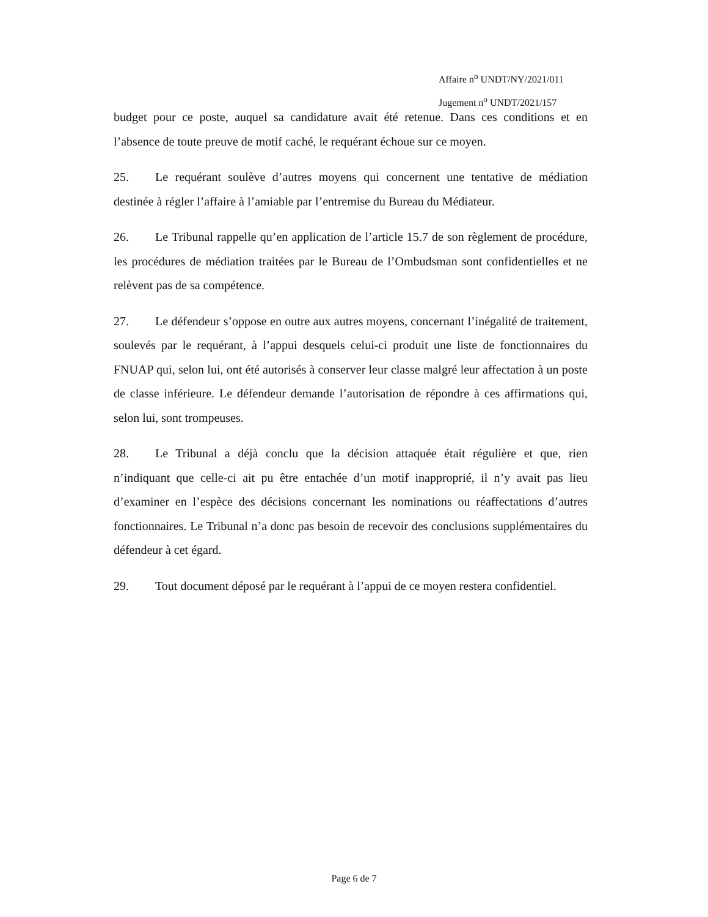Affaire n<sup>o</sup> UNDT/NY/2021/011
Jugement n<sup>o</sup> UNDT/2021/157
budget pour ce poste, auquel sa candidature avait été retenue. Dans ces conditions et en l’absence de toute preuve de motif caché, le requérant échoue sur ce moyen.
25. Le requérant soulève d’autres moyens qui concernent une tentative de médiation destinée à régler l’affaire à l’amiable par l’entremise du Bureau du Médiateur.
26. Le Tribunal rappelle qu’en application de l’article 15.7 de son règlement de procédure, les procédures de médiation traitées par le Bureau de l’Ombudsman sont confidentielles et ne relèvent pas de sa compétence.
27. Le défendeur s’oppose en outre aux autres moyens, concernant l’inégalité de traitement, soulevés par le requérant, à l’appui desquels celui-ci produit une liste de fonctionnaires du FNUAP qui, selon lui, ont été autorisés à conserver leur classe malgré leur affectation à un poste de classe inférieure. Le défendeur demande l’autorisation de répondre à ces affirmations qui, selon lui, sont trompeuses.
28. Le Tribunal a déjà conclu que la décision attaquée était régulière et que, rien n’indiquant que celle-ci ait pu être entachée d’un motif inapproprié, il n’y avait pas lieu d’examiner en l’espèce des décisions concernant les nominations ou réaffectations d’autres fonctionnaires. Le Tribunal n’a donc pas besoin de recevoir des conclusions supplémentaires du défendeur à cet égard.
29. Tout document déposé par le requérant à l’appui de ce moyen restera confidentiel.
Page 6 de 7